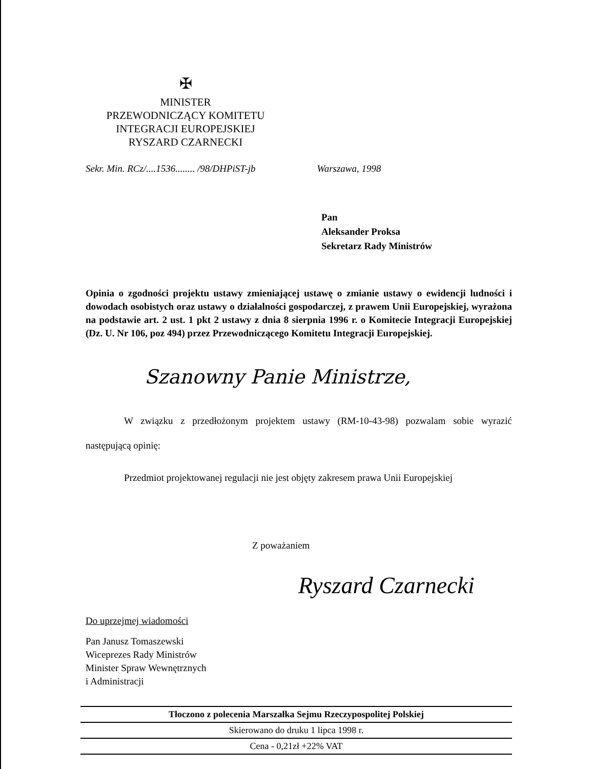✠
MINISTER
PRZEWODNICZĄCY KOMITETU
INTEGRACJI EUROPEJSKIEJ
RYSZARD CZARNECKI
Sekr. Min. RCz/....1536........ /98/DHPiST-jb Warszawa, 1998
Pan
Aleksander Proksa
Sekretarz Rady Ministrów
Opinia o zgodności projektu ustawy zmieniającej ustawę o zmianie ustawy o ewidencji ludności i dowodach osobistych oraz ustawy o działalności gospodarczej, z prawem Unii Europejskiej, wyrażona na podstawie art. 2 ust. 1 pkt 2 ustawy z dnia 8 sierpnia 1996 r. o Komitecie Integracji Europejskiej (Dz. U. Nr 106, poz 494) przez Przewodniczącego Komitetu Integracji Europejskiej.
Szanowny Panie Ministrze,
W związku z przedłożonym projektem ustawy (RM-10-43-98) pozwalam sobie wyrazić następującą opinię:
Przedmiot projektowanej regulacji nie jest objęty zakresem prawa Unii Europejskiej
Z poważaniem
Ryszard Czarnecki
Do uprzejmej wiadomości
Pan Janusz Tomaszewski
Wiceprezes Rady Ministrów
Minister Spraw Wewnętrznych
i Administracji
Tłoczono z polecenia Marszałka Sejmu Rzeczypospolitej Polskiej
Skierowano do druku 1 lipca 1998 r.
Cena - 0,21zł +22% VAT